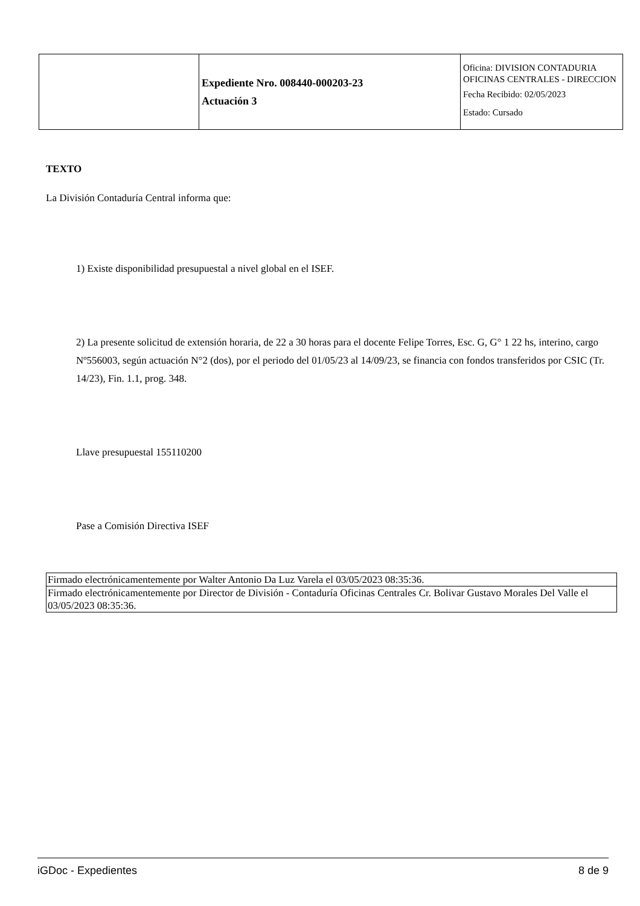| | Expediente Nro. 008440-000203-23 Actuación 3 | Oficina: DIVISION CONTADURIA OFICINAS CENTRALES - DIRECCION Fecha Recibido: 02/05/2023 Estado: Cursado |
TEXTO
La División Contaduría Central informa que:
1) Existe disponibilidad presupuestal a nivel global en el ISEF.
2) La presente solicitud de extensión horaria, de 22 a 30 horas para el docente Felipe Torres, Esc. G, G° 1 22 hs, interino, cargo Nº556003, según actuación N°2 (dos), por el periodo del 01/05/23 al 14/09/23, se financia con fondos transferidos por CSIC (Tr. 14/23), Fin. 1.1, prog. 348.
Llave presupuestal 155110200
Pase a Comisión Directiva ISEF
| Firmado electrónicamentemente por Walter Antonio Da Luz Varela el 03/05/2023 08:35:36. |
| Firmado electrónicamentemente por Director de División - Contaduría Oficinas Centrales Cr. Bolivar Gustavo Morales Del Valle el 03/05/2023 08:35:36. |
iGDoc - Expedientes 8 de 9